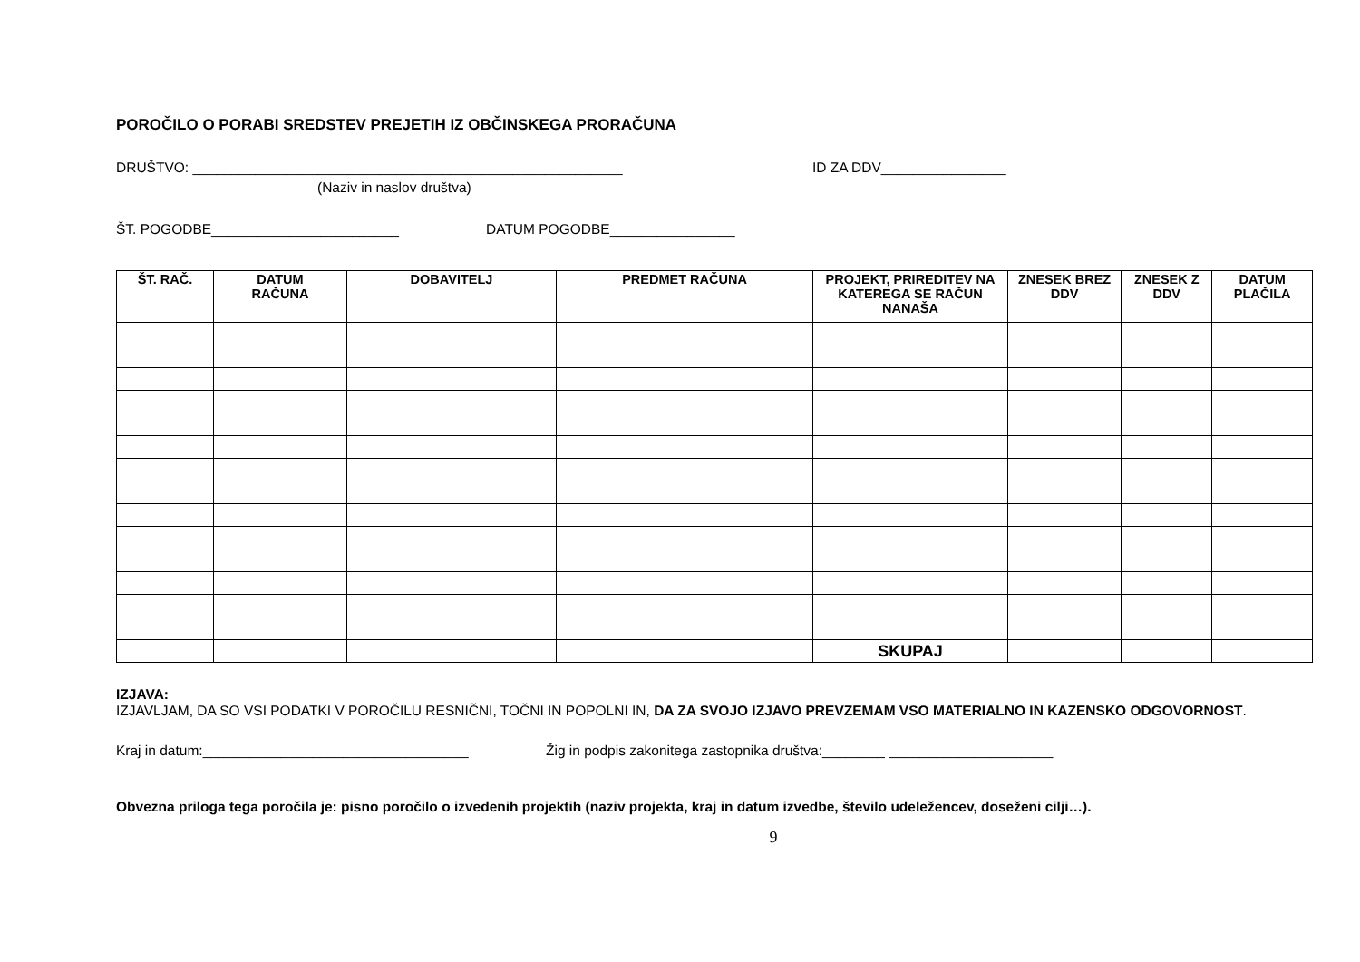POROČILO O PORABI SREDSTEV PREJETIH IZ OBČINSKEGA PRORAČUNA
DRUŠTVO: _______________________________________________________ ID ZA DDV________________
(Naziv in naslov društva)
ŠT. POGODBE________________________ DATUM POGODBE________________
| ŠT. RAČ. | DATUM RAČUNA | DOBAVITELJ | PREDMET RAČUNA | PROJEKT, PRIREDITEV NA KATEREGA SE RAČUN NANAŠA | ZNESEK BREZ DDV | ZNESEK Z DDV | DATUM PLAČILA |
| --- | --- | --- | --- | --- | --- | --- | --- |
| | | | | SKUPAJ | | | |
IZJAVA:
IZJAVLJAM, DA SO VSI PODATKI V POROČILU RESNIČNI, TOČNI IN POPOLNI IN, DA ZA SVOJO IZJAVO PREVZEMAM VSO MATERIALNO IN KAZENSKO ODGOVORNOST.
Kraj in datum:__________________________________ Žig in podpis zakonitega zastopnika društva:________ _____________________
Obvezna priloga tega poročila je: pisno poročilo o izvedenih projektih (naziv projekta, kraj in datum izvedbe, število udeležencev, doseženi cilji…).
9